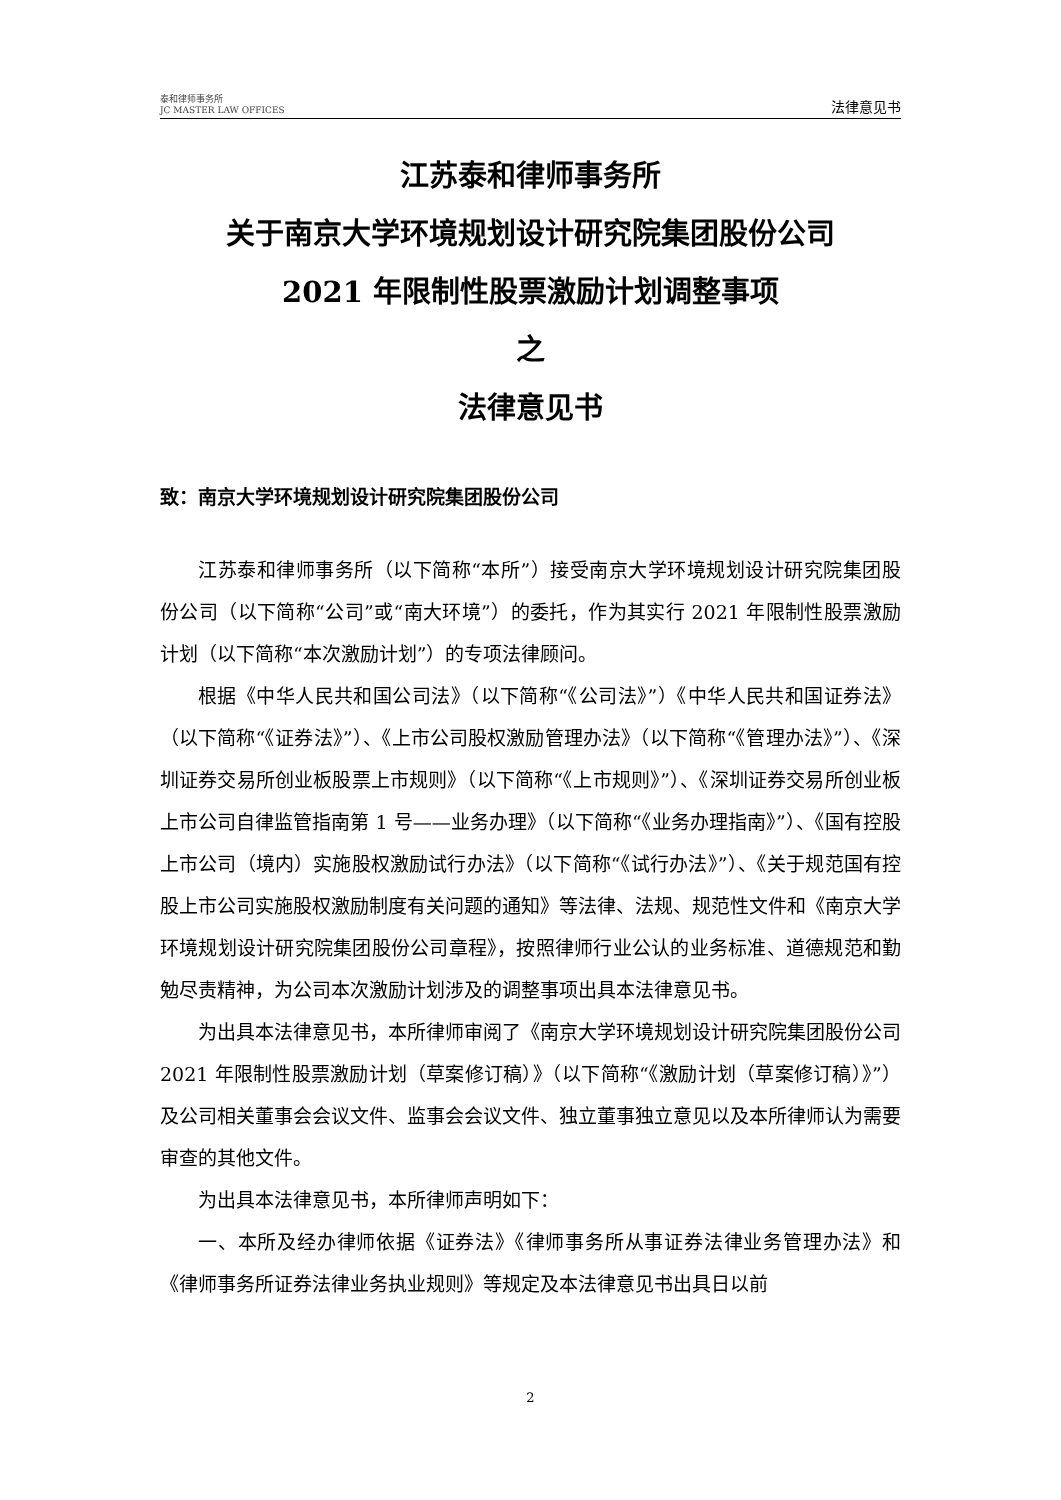泰和律师事务所
JC MASTER LAW OFFICES
法律意见书
江苏泰和律师事务所
关于南京大学环境规划设计研究院集团股份公司
2021 年限制性股票激励计划调整事项
之
法律意见书
致：南京大学环境规划设计研究院集团股份公司
江苏泰和律师事务所（以下简称“本所”）接受南京大学环境规划设计研究院集团股份公司（以下简称“公司”或“南大环境”）的委托，作为其实行 2021 年限制性股票激励计划（以下简称“本次激励计划”）的专项法律顾问。
根据《中华人民共和国公司法》（以下简称“《公司法》”）《中华人民共和国证券法》（以下简称“《证券法》”）、《上市公司股权激励管理办法》（以下简称“《管理办法》”）、《深圳证券交易所创业板股票上市规则》（以下简称“《上市规则》”）、《深圳证券交易所创业板上市公司自律监管指南第 1 号——业务办理》（以下简称“《业务办理指南》”）、《国有控股上市公司（境内）实施股权激励试行办法》（以下简称“《试行办法》”）、《关于规范国有控股上市公司实施股权激励制度有关问题的通知》等法律、法规、规范性文件和《南京大学环境规划设计研究院集团股份公司章程》，按照律师行业公认的业务标准、道德规范和勤勉尽责精神，为公司本次激励计划涉及的调整事项出具本法律意见书。
为出具本法律意见书，本所律师审阅了《南京大学环境规划设计研究院集团股份公司 2021 年限制性股票激励计划（草案修订稿）》（以下简称“《激励计划（草案修订稿）》”）及公司相关董事会会议文件、监事会会议文件、独立董事独立意见以及本所律师认为需要审查的其他文件。
为出具本法律意见书，本所律师声明如下：
一、本所及经办律师依据《证券法》《律师事务所从事证券法律业务管理办法》和《律师事务所证券法律业务执业规则》等规定及本法律意见书出具日以前
2